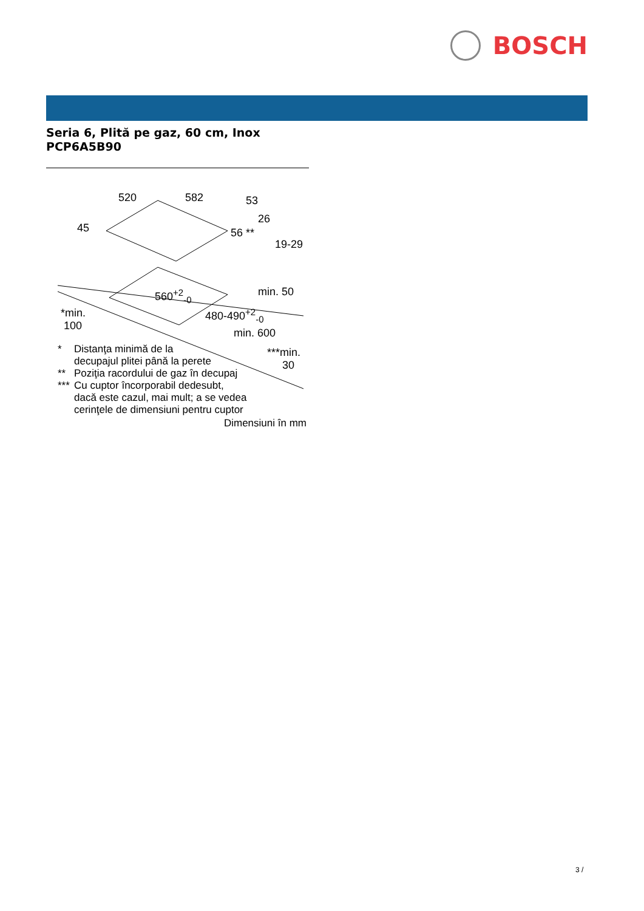BOSCH
Seria 6, Plită pe gaz, 60 cm, Inox
PCP6A5B90
520 582 53
26
45 56 **
19-29
min. 50
560<sup>+2</sup><sub>-0</sub>
480-490<sup>+2</sup><sub>-0</sub>
*min.
100
min. 600
***min.
30
* Distanţa minimă de la
decupajul plitei până la perete
** Poziţia racordului de gaz în decupaj
*** Cu cuptor încorporabil dedesubt,
dacă este cazul, mai mult; a se vedea
cerinţele de dimensiuni pentru cuptor
Dimensiuni în mm
3 /